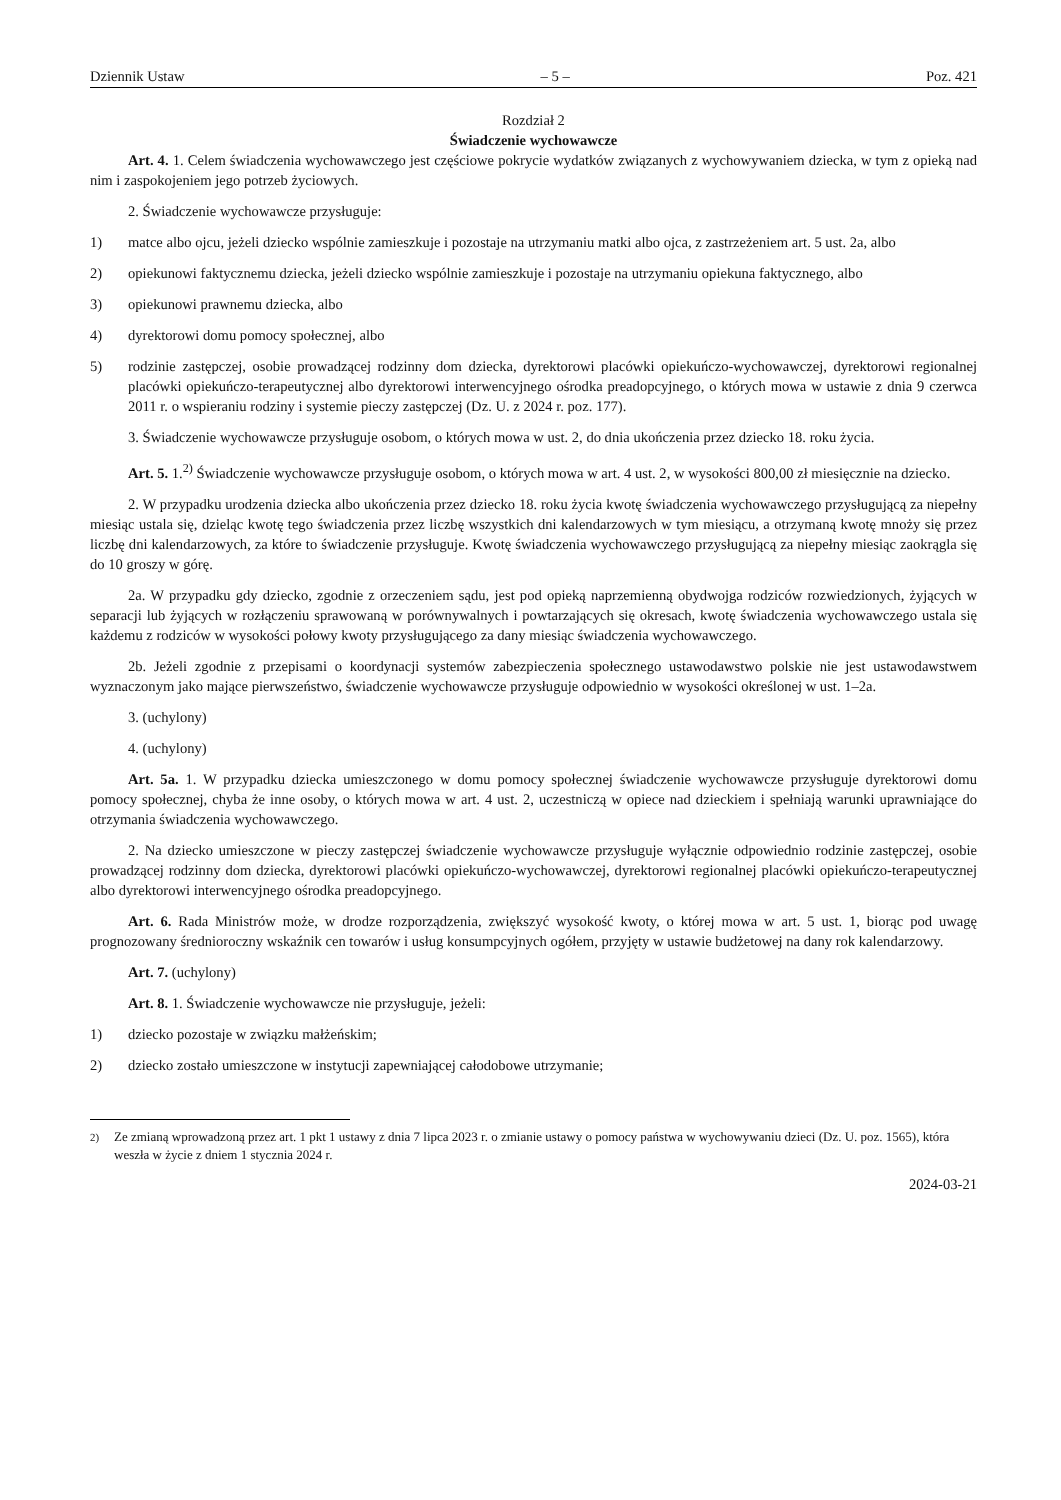Dziennik Ustaw – 5 – Poz. 421
Rozdział 2
Świadczenie wychowawcze
Art. 4. 1. Celem świadczenia wychowawczego jest częściowe pokrycie wydatków związanych z wychowywaniem dziecka, w tym z opieką nad nim i zaspokojeniem jego potrzeb życiowych.
2. Świadczenie wychowawcze przysługuje:
1) matce albo ojcu, jeżeli dziecko wspólnie zamieszkuje i pozostaje na utrzymaniu matki albo ojca, z zastrzeżeniem art. 5 ust. 2a, albo
2) opiekunowi faktycznemu dziecka, jeżeli dziecko wspólnie zamieszkuje i pozostaje na utrzymaniu opiekuna faktycznego, albo
3) opiekunowi prawnemu dziecka, albo
4) dyrektorowi domu pomocy społecznej, albo
5) rodzinie zastępczej, osobie prowadzącej rodzinny dom dziecka, dyrektorowi placówki opiekuńczo-wychowawczej, dyrektorowi regionalnej placówki opiekuńczo-terapeutycznej albo dyrektorowi interwencyjnego ośrodka preadopcyjnego, o których mowa w ustawie z dnia 9 czerwca 2011 r. o wspieraniu rodziny i systemie pieczy zastępczej (Dz. U. z 2024 r. poz. 177).
3. Świadczenie wychowawcze przysługuje osobom, o których mowa w ust. 2, do dnia ukończenia przez dziecko 18. roku życia.
Art. 5. 1.<sup>2)</sup> Świadczenie wychowawcze przysługuje osobom, o których mowa w art. 4 ust. 2, w wysokości 800,00 zł miesięcznie na dziecko.
2. W przypadku urodzenia dziecka albo ukończenia przez dziecko 18. roku życia kwotę świadczenia wychowawczego przysługującą za niepełny miesiąc ustala się, dzieląc kwotę tego świadczenia przez liczbę wszystkich dni kalendarzowych w tym miesiącu, a otrzymaną kwotę mnoży się przez liczbę dni kalendarzowych, za które to świadczenie przysługuje. Kwotę świadczenia wychowawczego przysługującą za niepełny miesiąc zaokrągla się do 10 groszy w górę.
2a. W przypadku gdy dziecko, zgodnie z orzeczeniem sądu, jest pod opieką naprzemienną obydwojga rodziców rozwiedzionych, żyjących w separacji lub żyjących w rozłączeniu sprawowaną w porównywalnych i powtarzających się okresach, kwotę świadczenia wychowawczego ustala się każdemu z rodziców w wysokości połowy kwoty przysługującego za dany miesiąc świadczenia wychowawczego.
2b. Jeżeli zgodnie z przepisami o koordynacji systemów zabezpieczenia społecznego ustawodawstwo polskie nie jest ustawodawstwem wyznaczonym jako mające pierwszeństwo, świadczenie wychowawcze przysługuje odpowiednio w wysokości określonej w ust. 1–2a.
3. (uchylony)
4. (uchylony)
Art. 5a. 1. W przypadku dziecka umieszczonego w domu pomocy społecznej świadczenie wychowawcze przysługuje dyrektorowi domu pomocy społecznej, chyba że inne osoby, o których mowa w art. 4 ust. 2, uczestniczą w opiece nad dzieckiem i spełniają warunki uprawniające do otrzymania świadczenia wychowawczego.
2. Na dziecko umieszczone w pieczy zastępczej świadczenie wychowawcze przysługuje wyłącznie odpowiednio rodzinie zastępczej, osobie prowadzącej rodzinny dom dziecka, dyrektorowi placówki opiekuńczo-wychowawczej, dyrektorowi regionalnej placówki opiekuńczo-terapeutycznej albo dyrektorowi interwencyjnego ośrodka preadopcyjnego.
Art. 6. Rada Ministrów może, w drodze rozporządzenia, zwiększyć wysokość kwoty, o której mowa w art. 5 ust. 1, biorąc pod uwagę prognozowany średnioroczny wskaźnik cen towarów i usług konsumpcyjnych ogółem, przyjęty w ustawie budżetowej na dany rok kalendarzowy.
Art. 7. (uchylony)
Art. 8. 1. Świadczenie wychowawcze nie przysługuje, jeżeli:
1) dziecko pozostaje w związku małżeńskim;
2) dziecko zostało umieszczone w instytucji zapewniającej całodobowe utrzymanie;
<sup>2)</sup> Ze zmianą wprowadzoną przez art. 1 pkt 1 ustawy z dnia 7 lipca 2023 r. o zmianie ustawy o pomocy państwa w wychowywaniu dzieci (Dz. U. poz. 1565), która weszła w życie z dniem 1 stycznia 2024 r.
2024-03-21